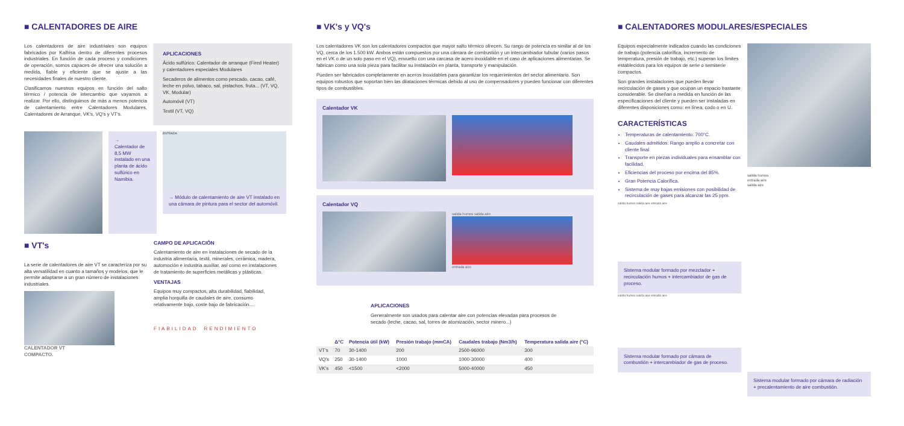■ CALENTADORES DE AIRE
Los calentadores de aire industriales son equipos fabricados por Kalfrisa dentro de diferentes procesos industriales. En función de cada proceso y condiciones de operación, somos capaces de ofrecer una solución a medida, fiable y eficiente que se ajuste a las necesidades finales de nuestro cliente.
Clasificamos nuestros equipos en función del salto térmico / potencia de intercambio que vayamos a realizar. Por ello, distinguimos de más a menos potencia de calentamiento entre Calentadores Modulares, Calentadores de Arranque, VK's, VQ's y VT's.
APLICACIONES
Ácido sulfúrico: Calentador de arranque (Fired Heater) y calentadores especiales Modulares
Secaderos de alimentos como pescado, cacao, café, leche en polvo, tabaco, sal, pistachos, fruta... (VT, VQ, VK, Modular)
Automóvil (VT)
Textil (VT, VQ)
→
Calentador de 8,5 MW instalado en una planta de ácido sulfúrico en Namibia.
ENTRADA
→ Módulo de calentamiento de aire VT instalado en una cámara de pintura para el sector del automóvil.
■ VT's
La serie de calentadores de aire VT se caracteriza por su alta versatilidad en cuanto a tamaños y modelos, que le permite adaptarse a un gran número de instalaciones industriales.
CALENTADOR VT
COMPACTO.
CAMPO DE APLICACIÓN
Calentamiento de aire en instalaciones de secado de la industria alimentaria, textil, minerales, cerámica, madera, automoción e industria auxiliar, así como en instalaciones de tratamiento de superficies metálicas y plásticas.
VENTAJAS
Equipos muy compactos, alta durabilidad, fiabilidad, amplia horquilla de caudales de aire, consumo relativamente bajo, coste bajo de fabricación....
FIABILIDAD RENDIMIENTO
■ VK's y VQ's
Los calentadores VK son los calentadores compactos que mayor salto térmico ofrecen. Su rango de potencia es similar al de los VQ, cerca de los 1.500 kW. Ambos están compuestos por una cámara de combustión y un intercambiador tubular (varios pasos en el VK o de un solo paso en el VQ), envuelto con una carcasa de acero inoxidable en el caso de aplicaciones alimentarias. Se fabrican como una sola pieza para facilitar su instalación en planta, transporte y manipulación.
Pueden ser fabricados completamente en aceros inoxidables para garantizar los requerimientos del sector alimentario. Son equipos robustos que soportan bien las dilataciones térmicas debido al uso de compensadores y pueden funcionar con diferentes tipos de combustibles.
Calentador VK
Calentador VQ
salida humos salida aire
entrada aire
APLICACIONES
Generalmente son usados para calentar aire con potencias elevadas para procesos de secado (leche, cacao, sal, torres de atomización, sector minero...)
| | Δ°C | Potencia útil (kW) | Presión trabajo (mmCA) | Caudales trabajo (Nm3/h) | Temperatura salida aire (°C) |
| --- | --- | --- | --- | --- | --- |
| VT's | 70 | 30-1400 | 200 | 2500-96000 | 300 |
| VQ's | 250 | 30-1400 | 1000 | 1000-30000 | 400 |
| VK's | 450 | <1500 | <2000 | 5000-40000 | 450 |
■ CALENTADORES MODULARES/ESPECIALES
Equipos especialmente indicados cuando las condiciones de trabajo (potencia calorífica, incremento de temperatura, presión de trabajo, etc.) superan los límites establecidos para los equipos de serie o semiserie compactos.
Son grandes instalaciones que pueden llevar recirculación de gases y que ocupan un espacio bastante considerable. Se diseñan a medida en función de las especificaciones del cliente y pueden ser instaladas en diferentes disposiciones como: en línea, codo o en U.
CARACTERÍSTICAS
Temperaturas de calentamiento: 700°C.
Caudales admitidos: Rango amplio a concretar con cliente final
Transporte en piezas individuales para ensamblar con facilidad.
Eficiencias del proceso por encima del 85%.
Gran Potencia Calorífica.
Sistema de muy bajas emisiones con posibilidad de recirculación de gases para alcanzar las 25 ppm.
salida humos salida aire entrada aire
Sistema modular formado por mezclador + recirculación humos + intercambiador de gas de proceso.
salida humos salida aire entrada aire
Sistema modular formado por cámara de combustión + intercambiador de gas de proceso.
salida humos
entrada aire
salida aire
Sistema modular formado por cámara de radiación + precalentamiento de aire combustión.